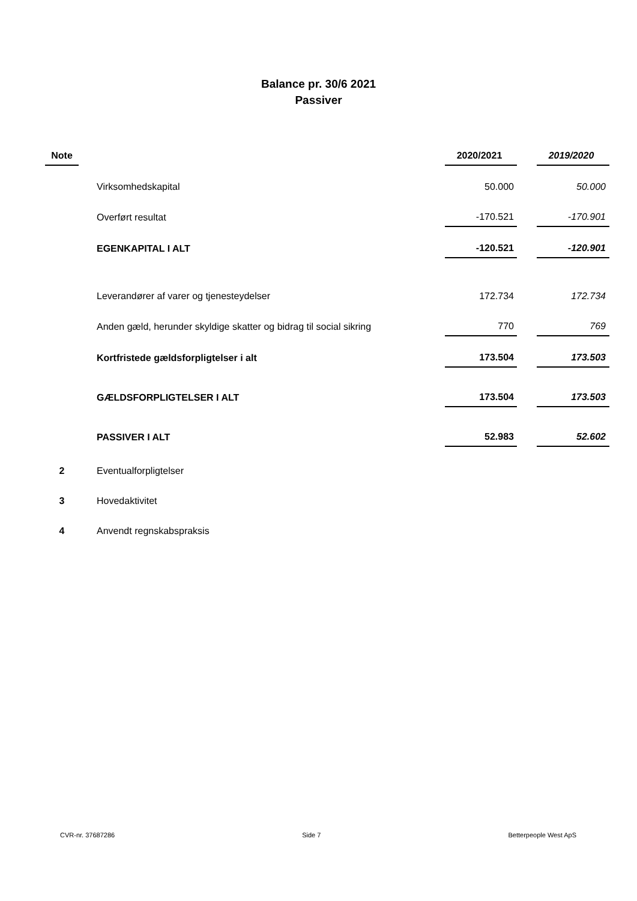Balance pr. 30/6 2021
Passiver
| Note | | | 2020/2021 | | 2019/2020 |
| --- | --- | --- | --- | --- | --- |
| | | Virksomhedskapital | 50.000 | | 50.000 |
| | | Overført resultat | -170.521 | | -170.901 |
| | | EGENKAPITAL I ALT | -120.521 | | -120.901 |
| | | Leverandører af varer og tjenesteydelser | 172.734 | | 172.734 |
| | | Anden gæld, herunder skyldige skatter og bidrag til social sikring | 770 | | 769 |
| | | Kortfristede gældsforpligtelser i alt | 173.504 | | 173.503 |
| | | GÆLDSFORPLIGTELSER I ALT | 173.504 | | 173.503 |
| | | PASSIVER I ALT | 52.983 | | 52.602 |
| 2 | | Eventualforpligtelser | | | |
| 3 | | Hovedaktivitet | | | |
| 4 | | Anvendt regnskabspraksis | | | |
CVR-nr. 37687286 Side 7 Betterpeople West ApS